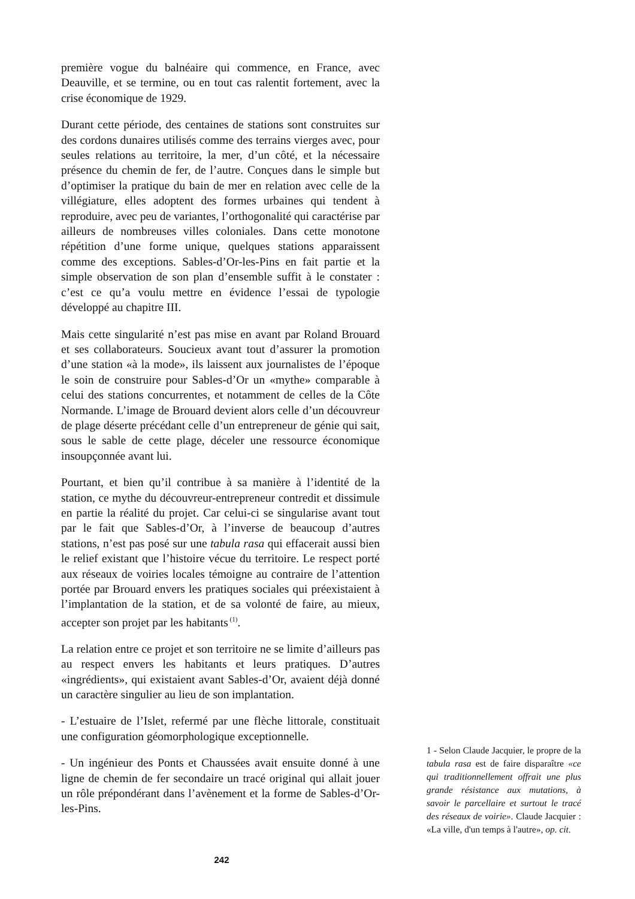première vogue du balnéaire qui commence, en France, avec Deauville, et se termine, ou en tout cas ralentit fortement, avec la crise économique de 1929.
Durant cette période, des centaines de stations sont construites sur des cordons dunaires utilisés comme des terrains vierges avec, pour seules relations au territoire, la mer, d’un côté, et la nécessaire présence du chemin de fer, de l’autre. Conçues dans le simple but d’optimiser la pratique du bain de mer en relation avec celle de la villégiature, elles adoptent des formes urbaines qui tendent à reproduire, avec peu de variantes, l’orthogonalité qui caractérise par ailleurs de nombreuses villes coloniales. Dans cette monotone répétition d’une forme unique, quelques stations apparaissent comme des exceptions. Sables-d’Or-les-Pins en fait partie et la simple observation de son plan d’ensemble suffit à le constater : c’est ce qu’a voulu mettre en évidence l’essai de typologie développé au chapitre III.
Mais cette singularité n’est pas mise en avant par Roland Brouard et ses collaborateurs. Soucieux avant tout d’assurer la promotion d’une station «à la mode», ils laissent aux journalistes de l’époque le soin de construire pour Sables-d’Or un «mythe» comparable à celui des stations concurrentes, et notamment de celles de la Côte Normande. L’image de Brouard devient alors celle d’un découvreur de plage déserte précédant celle d’un entrepreneur de génie qui sait, sous le sable de cette plage, déceler une ressource économique insoupçonnée avant lui.
Pourtant, et bien qu’il contribue à sa manière à l’identité de la station, ce mythe du découvreur-entrepreneur contredit et dissimule en partie la réalité du projet. Car celui-ci se singularise avant tout par le fait que Sables-d’Or, à l’inverse de beaucoup d’autres stations, n’est pas posé sur une tabula rasa qui effacerait aussi bien le relief existant que l’histoire vécue du territoire. Le respect porté aux réseaux de voiries locales témoigne au contraire de l’attention portée par Brouard envers les pratiques sociales qui préexistaient à l’implantation de la station, et de sa volonté de faire, au mieux, accepter son projet par les habitants<sup>(1)</sup>.
La relation entre ce projet et son territoire ne se limite d’ailleurs pas au respect envers les habitants et leurs pratiques. D’autres «ingrédients», qui existaient avant Sables-d’Or, avaient déjà donné un caractère singulier au lieu de son implantation.
- L’estuaire de l’Islet, refermé par une flèche littorale, constituait une configuration géomorphologique exceptionnelle.
- Un ingénieur des Ponts et Chaussées avait ensuite donné à une ligne de chemin de fer secondaire un tracé original qui allait jouer un rôle prépondérant dans l’avènement et la forme de Sables-d’Or-les-Pins.
1 - Selon Claude Jacquier, le propre de la tabula rasa est de faire disparaître «ce qui traditionnellement offrait une plus grande résistance aux mutations, à savoir le parcellaire et surtout le tracé des réseaux de voirie». Claude Jacquier : «La ville, d'un temps à l'autre», op. cit.
242